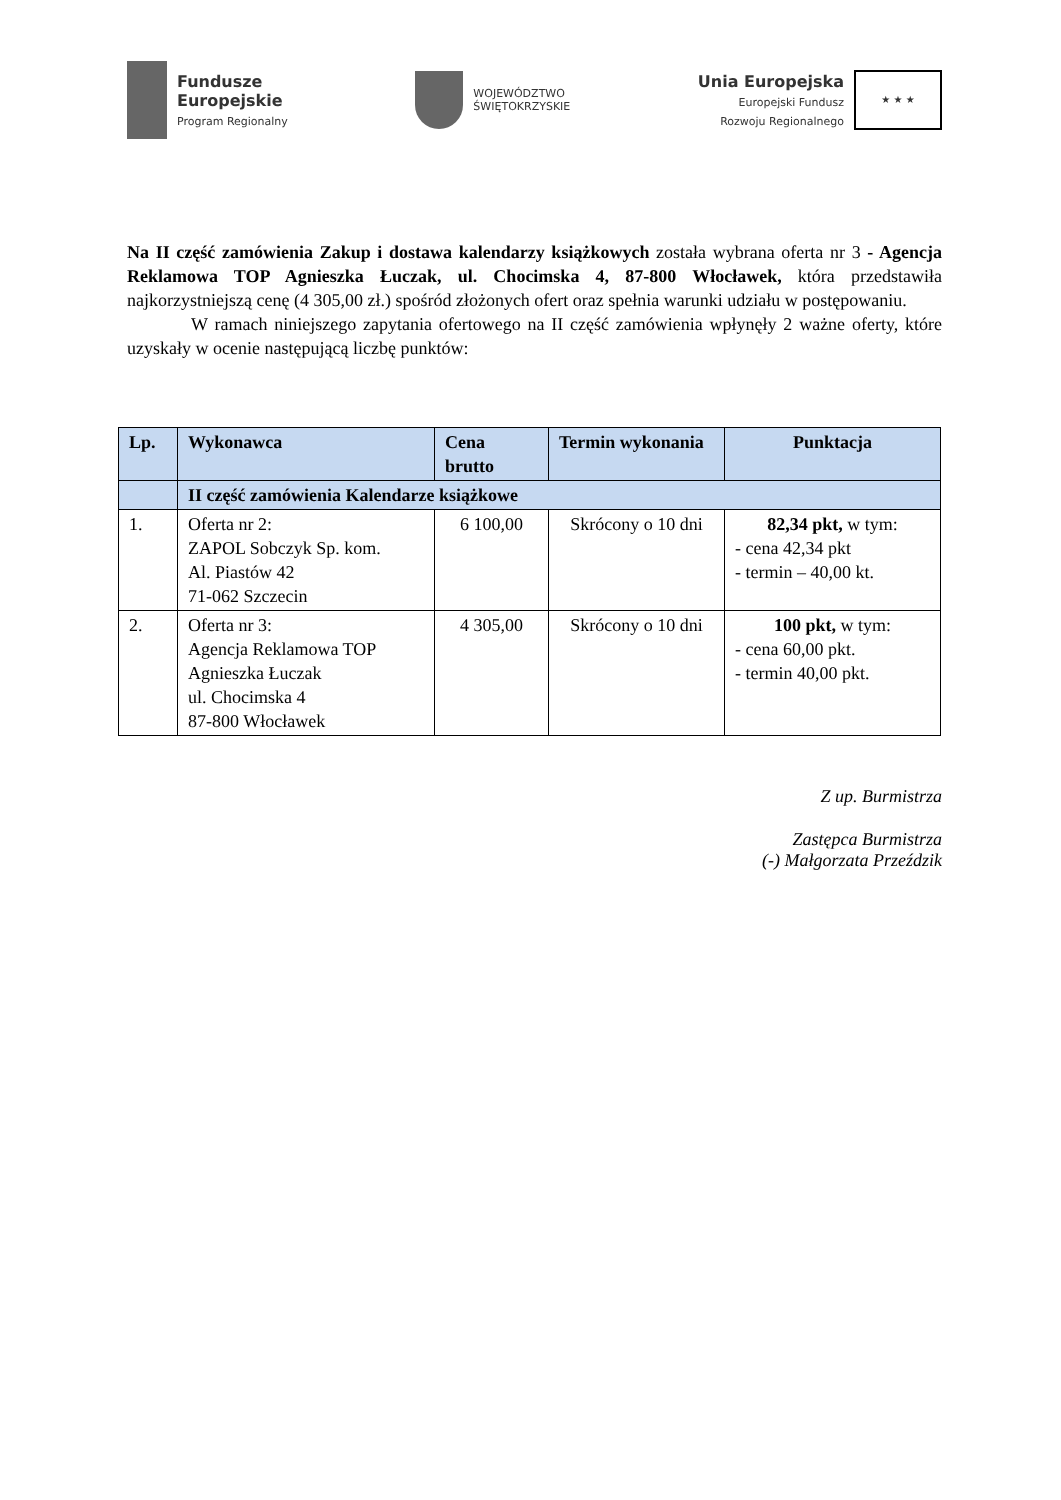Fundusze
Europejskie
Program Regionalny
WOJEWÓDZTWO
ŚWIĘTOKRZYSKIE
Unia Europejska
Europejski Fundusz
Rozwoju Regionalnego
★ ★ ★
Na II część zamówienia Zakup i dostawa kalendarzy książkowych została wybrana oferta nr 3 - Agencja Reklamowa TOP Agnieszka Łuczak, ul. Chocimska 4, 87-800 Włocławek, która przedstawiła najkorzystniejszą cenę (4 305,00 zł.) spośród złożonych ofert oraz spełnia warunki udziału w postępowaniu.
W ramach niniejszego zapytania ofertowego na II część zamówienia wpłynęły 2 ważne oferty, które uzyskały w ocenie następującą liczbę punktów:
| Lp. | Wykonawca | Cena brutto | Termin wykonania | Punktacja |
| --- | --- | --- | --- | --- |
| | II część zamówienia Kalendarze książkowe | | | |
| 1. | Oferta nr 2: ZAPOL Sobczyk Sp. kom. Al. Piastów 42 71-062 Szczecin | 6 100,00 | Skrócony o 10 dni | 82,34 pkt, w tym: - cena 42,34 pkt - termin – 40,00 kt. |
| 2. | Oferta nr 3: Agencja Reklamowa TOP Agnieszka Łuczak ul. Chocimska 4 87-800 Włocławek | 4 305,00 | Skrócony o 10 dni | 100 pkt, w tym: - cena 60,00 pkt. - termin 40,00 pkt. |
Z up. Burmistrza
Zastępca Burmistrza
(-) Małgorzata Przeździk